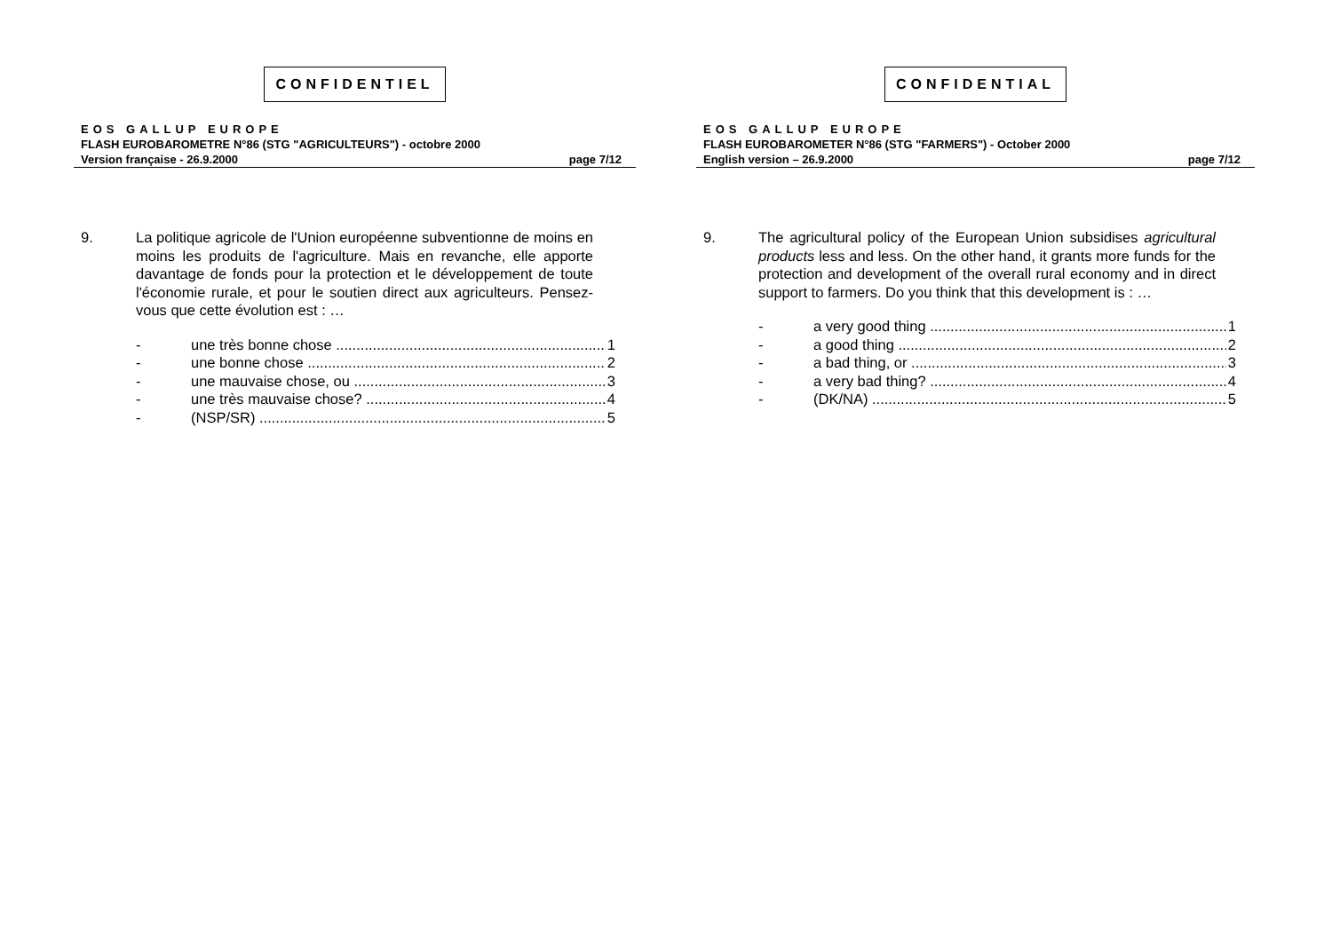CONFIDENTIEL
EOS GALLUP EUROPE
FLASH EUROBAROMETRE N°86 (STG "AGRICULTEURS") - octobre 2000
Version française - 26.9.2000 page 7/12
9. La politique agricole de l'Union européenne subventionne de moins en moins les produits de l'agriculture. Mais en revanche, elle apporte davantage de fonds pour la protection et le développement de toute l'économie rurale, et pour le soutien direct aux agriculteurs. Pensez-vous que cette évolution est : …
- une très bonne chose 1
- une bonne chose 2
- une mauvaise chose, ou 3
- une très mauvaise chose? 4
- (NSP/SR) 5
CONFIDENTIAL
EOS GALLUP EUROPE
FLASH EUROBAROMETER N°86 (STG "FARMERS") - October 2000
English version – 26.9.2000 page 7/12
9. The agricultural policy of the European Union subsidises agricultural products less and less. On the other hand, it grants more funds for the protection and development of the overall rural economy and in direct support to farmers. Do you think that this development is : …
- a very good thing 1
- a good thing 2
- a bad thing, or 3
- a very bad thing? 4
- (DK/NA) 5